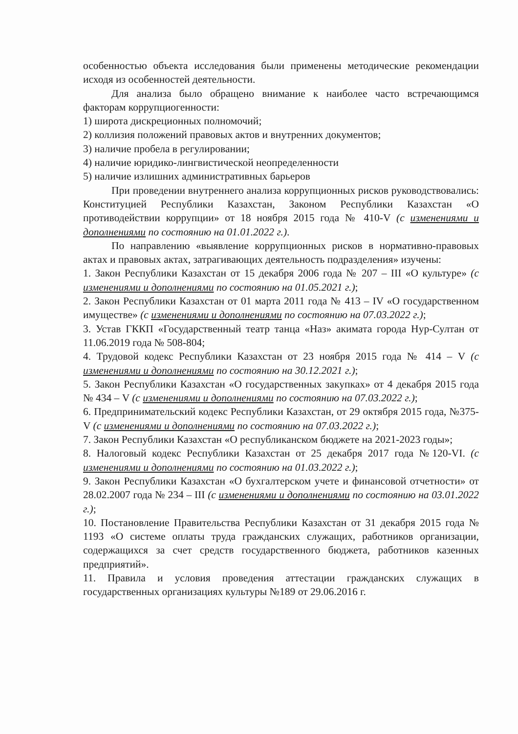особенностью объекта исследования были применены методические рекомендации исходя из особенностей деятельности.
Для анализа было обращено внимание к наиболее часто встречающимся факторам коррупциогенности:
1) широта дискреционных полномочий;
2) коллизия положений правовых актов и внутренних документов;
3) наличие пробела в регулировании;
4) наличие юридико-лингвистической неопределенности
5) наличие излишних административных барьеров
При проведении внутреннего анализа коррупционных рисков руководствовались: Конституцией Республики Казахстан, Законом Республики Казахстан «О противодействии коррупции» от 18 ноября 2015 года № 410-V (с изменениями и дополнениями по состоянию на 01.01.2022 г.).
По направлению «выявление коррупционных рисков в нормативно-правовых актах и правовых актах, затрагивающих деятельность подразделения» изучены:
1. Закон Республики Казахстан от 15 декабря 2006 года № 207 – III «О культуре» (с изменениями и дополнениями по состоянию на 01.05.2021 г.);
2. Закон Республики Казахстан от 01 марта 2011 года № 413 – IV «О государственном имуществе» (с изменениями и дополнениями по состоянию на 07.03.2022 г.);
3. Устав ГККП «Государственный театр танца «Наз» акимата города Нур-Султан от 11.06.2019 года № 508-804;
4. Трудовой кодекс Республики Казахстан от 23 ноября 2015 года № 414 – V (с изменениями и дополнениями по состоянию на 30.12.2021 г.);
5. Закон Республики Казахстан «О государственных закупках» от 4 декабря 2015 года № 434 – V (с изменениями и дополнениями по состоянию на 07.03.2022 г.);
6. Предпринимательский кодекс Республики Казахстан, от 29 октября 2015 года, №375-V (с изменениями и дополнениями по состоянию на 07.03.2022 г.);
7. Закон Республики Казахстан «О республиканском бюджете на 2021-2023 годы»;
8. Налоговый кодекс Республики Казахстан от 25 декабря 2017 года №120-VI. (с изменениями и дополнениями по состоянию на 01.03.2022 г.);
9. Закон Республики Казахстан «О бухгалтерском учете и финансовой отчетности» от 28.02.2007 года № 234 – III (с изменениями и дополнениями по состоянию на 03.01.2022 г.);
10. Постановление Правительства Республики Казахстан от 31 декабря 2015 года № 1193 «О системе оплаты труда гражданских служащих, работников организации, содержащихся за счет средств государственного бюджета, работников казенных предприятий».
11. Правила и условия проведения аттестации гражданских служащих в государственных организациях культуры №189 от 29.06.2016 г.